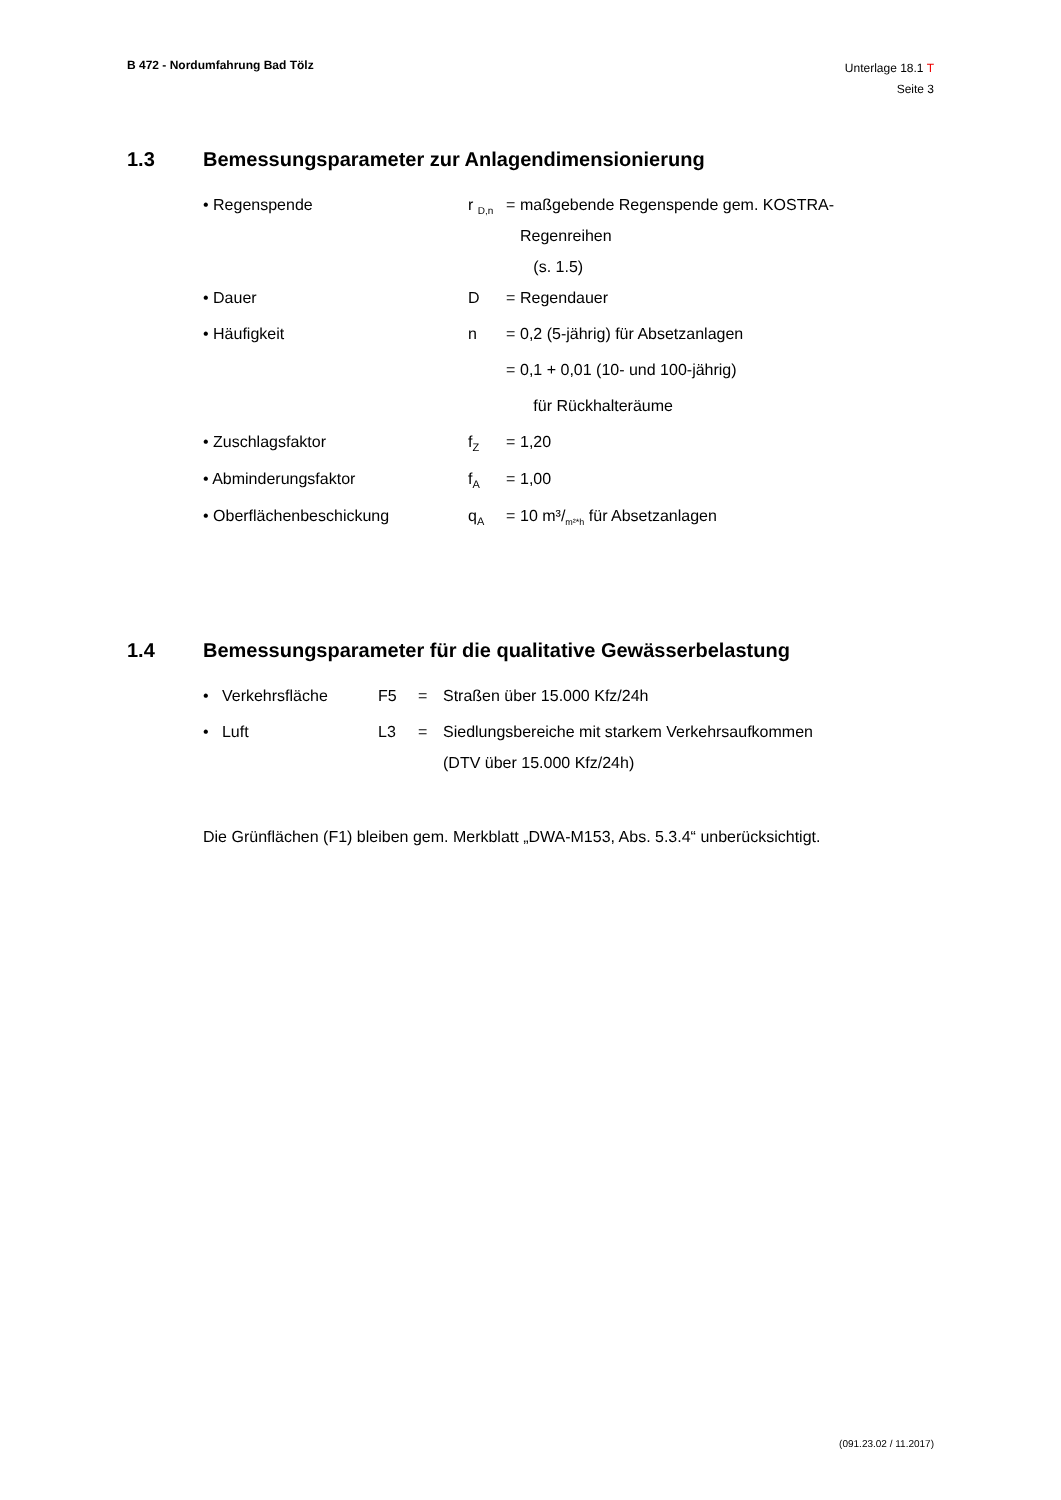B 472 - Nordumfahrung Bad Tölz
Unterlage 18.1 T
Seite 3
1.3 Bemessungsparameter zur Anlagendimensionierung
| • Regenspende | r <sub>D,n</sub> | = | maßgebende Regenspende gem. KOSTRA- Regenreihen (s. 1.5) |
| • Dauer | D | = | Regendauer |
| • Häufigkeit | n | = | 0,2 (5-jährig) für Absetzanlagen |
| | | = | 0,1 + 0,01 (10- und 100-jährig) |
| | | | für Rückhalteräume |
| • Zuschlagsfaktor | f<sub>Z</sub> | = | 1,20 |
| • Abminderungsfaktor | f<sub>A</sub> | = | 1,00 |
| • Oberflächenbeschickung | q<sub>A</sub> | = | 10 m³/<sub>m²*h</sub> für Absetzanlagen |
1.4 Bemessungsparameter für die qualitative Gewässerbelastung
| • Verkehrsfläche | F5 | = | Straßen über 15.000 Kfz/24h |
| • Luft | L3 | = | Siedlungsbereiche mit starkem Verkehrsaufkommen (DTV über 15.000 Kfz/24h) |
Die Grünflächen (F1) bleiben gem. Merkblatt „DWA-M153, Abs. 5.3.4“ unberücksichtigt.
(091.23.02 / 11.2017)